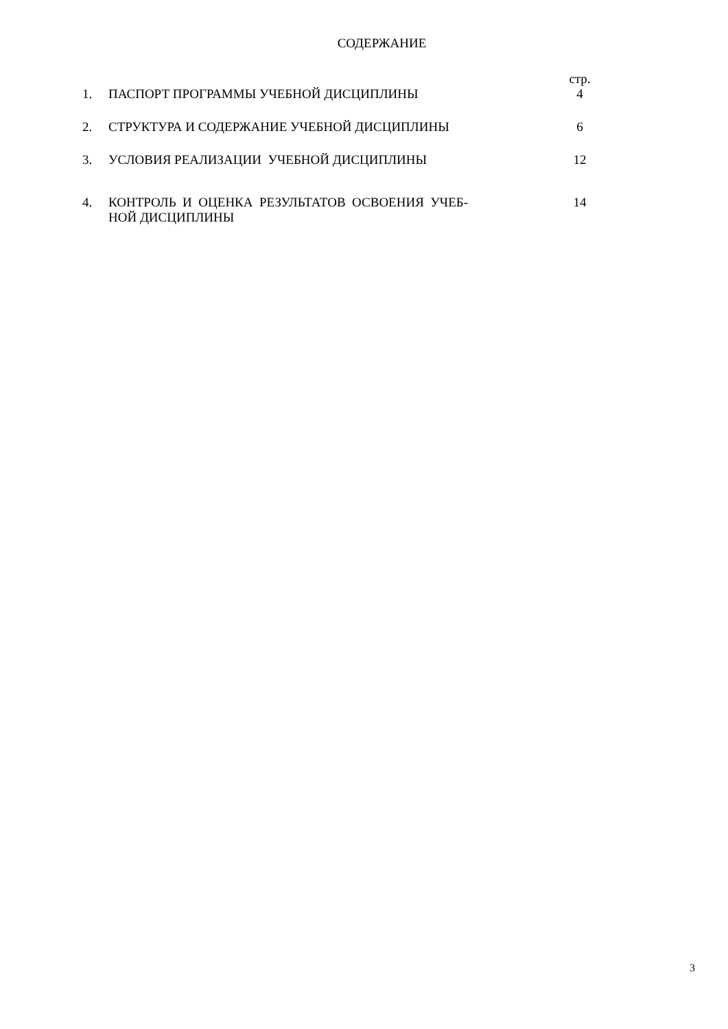СОДЕРЖАНИЕ
| | | стр. |
| 1. | ПАСПОРТ ПРОГРАММЫ УЧЕБНОЙ ДИСЦИПЛИНЫ | 4 |
| 2. | СТРУКТУРА И СОДЕРЖАНИЕ УЧЕБНОЙ ДИСЦИПЛИНЫ | 6 |
| 3. | УСЛОВИЯ РЕАЛИЗАЦИИ УЧЕБНОЙ ДИСЦИПЛИНЫ | 12 |
| 4. | КОНТРОЛЬ И ОЦЕНКА РЕЗУЛЬТАТОВ ОСВОЕНИЯ УЧЕБ- НОЙ ДИСЦИПЛИНЫ | 14 |
3